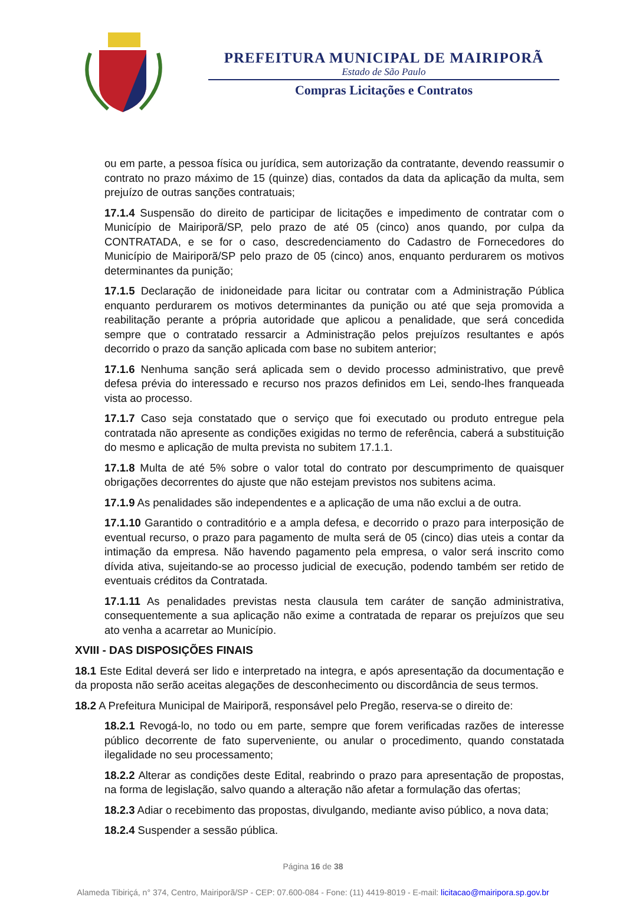PREFEITURA MUNICIPAL DE MAIRIPORÃ
Estado de São Paulo
Compras Licitações e Contratos
ou em parte, a pessoa física ou jurídica, sem autorização da contratante, devendo reassumir o contrato no prazo máximo de 15 (quinze) dias, contados da data da aplicação da multa, sem prejuízo de outras sanções contratuais;
17.1.4 Suspensão do direito de participar de licitações e impedimento de contratar com o Município de Mairiporã/SP, pelo prazo de até 05 (cinco) anos quando, por culpa da CONTRATADA, e se for o caso, descredenciamento do Cadastro de Fornecedores do Município de Mairiporã/SP pelo prazo de 05 (cinco) anos, enquanto perdurarem os motivos determinantes da punição;
17.1.5 Declaração de inidoneidade para licitar ou contratar com a Administração Pública enquanto perdurarem os motivos determinantes da punição ou até que seja promovida a reabilitação perante a própria autoridade que aplicou a penalidade, que será concedida sempre que o contratado ressarcir a Administração pelos prejuízos resultantes e após decorrido o prazo da sanção aplicada com base no subitem anterior;
17.1.6 Nenhuma sanção será aplicada sem o devido processo administrativo, que prevê defesa prévia do interessado e recurso nos prazos definidos em Lei, sendo-lhes franqueada vista ao processo.
17.1.7 Caso seja constatado que o serviço que foi executado ou produto entregue pela contratada não apresente as condições exigidas no termo de referência, caberá a substituição do mesmo e aplicação de multa prevista no subitem 17.1.1.
17.1.8 Multa de até 5% sobre o valor total do contrato por descumprimento de quaisquer obrigações decorrentes do ajuste que não estejam previstos nos subitens acima.
17.1.9 As penalidades são independentes e a aplicação de uma não exclui a de outra.
17.1.10 Garantido o contraditório e a ampla defesa, e decorrido o prazo para interposição de eventual recurso, o prazo para pagamento de multa será de 05 (cinco) dias uteis a contar da intimação da empresa. Não havendo pagamento pela empresa, o valor será inscrito como dívida ativa, sujeitando-se ao processo judicial de execução, podendo também ser retido de eventuais créditos da Contratada.
17.1.11 As penalidades previstas nesta clausula tem caráter de sanção administrativa, consequentemente a sua aplicação não exime a contratada de reparar os prejuízos que seu ato venha a acarretar ao Município.
XVIII - DAS DISPOSIÇÕES FINAIS
18.1 Este Edital deverá ser lido e interpretado na integra, e após apresentação da documentação e da proposta não serão aceitas alegações de desconhecimento ou discordância de seus termos.
18.2 A Prefeitura Municipal de Mairiporã, responsável pelo Pregão, reserva-se o direito de:
18.2.1 Revogá-lo, no todo ou em parte, sempre que forem verificadas razões de interesse público decorrente de fato superveniente, ou anular o procedimento, quando constatada ilegalidade no seu processamento;
18.2.2 Alterar as condições deste Edital, reabrindo o prazo para apresentação de propostas, na forma de legislação, salvo quando a alteração não afetar a formulação das ofertas;
18.2.3 Adiar o recebimento das propostas, divulgando, mediante aviso público, a nova data;
18.2.4 Suspender a sessão pública.
Página 16 de 38
Alameda Tibiriçá, n° 374, Centro, Mairiporã/SP - CEP: 07.600-084 - Fone: (11) 4419-8019 - E-mail: licitacao@mairipora.sp.gov.br